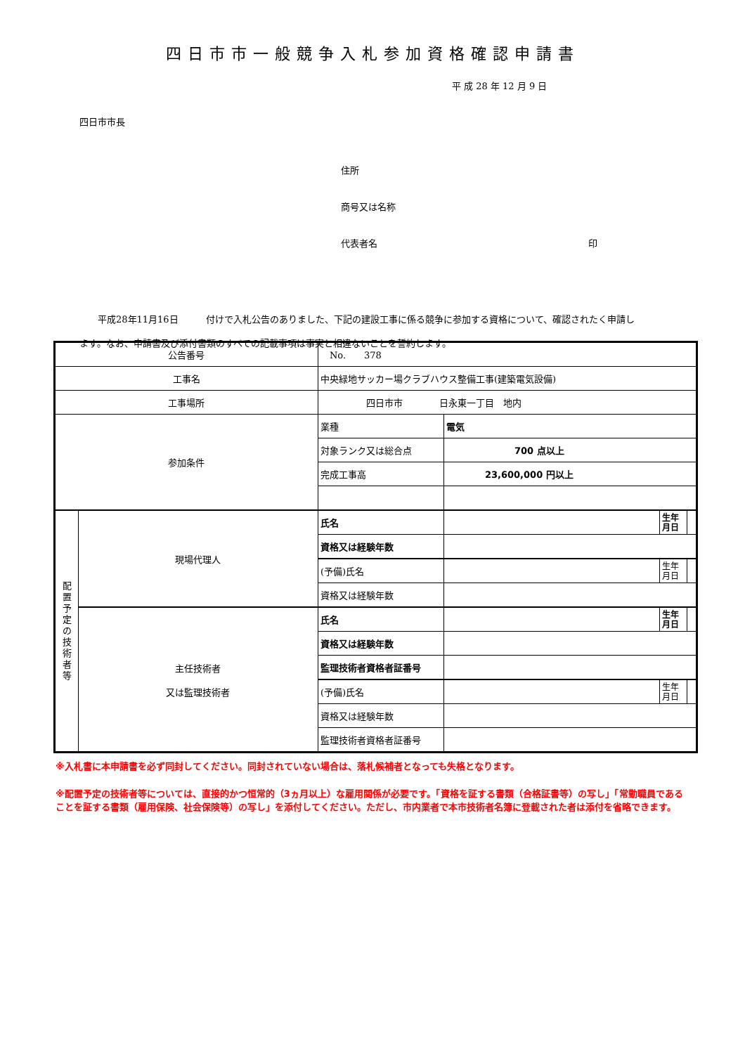四日市市一般競争入札参加資格確認申請書
平 成 28 年 12 月 9 日
四日市市長
住所
商号又は名称
代表者名 印
　　平成28年11月16日　　　付けで入札公告のありました、下記の建設工事に係る競争に参加する資格について、確認されたく申請します。なお、申請書及び添付書類のすべての記載事項は事実と相違ないことを誓約します。
| 公告番号 | | No. 378 | | | |
| 工事名 | | 中央緑地サッカー場クラブハウス整備工事(建築電気設備) | | | |
| 工事場所 | | 四日市市 日永東一丁目 地内 | | | |
| 参加条件 | | 業種 | 電気 | | |
| | | 対象ランク又は総合点 | 700 点以上 | | |
| | | 完成工事高 | 23,600,000 円以上 | | |
| 配 置 予 定 の 技 術 者 等 | 現場代理人 | 氏名 | | 生年 月日 | |
| | | 資格又は経験年数 | | | |
| | | (予備)氏名 | | 生年 月日 | |
| | | 資格又は経験年数 | | | |
| | 主任技術者 又は監理技術者 | 氏名 | | 生年 月日 | |
| | | 資格又は経験年数 | | | |
| | | 監理技術者資格者証番号 | | | |
| | | (予備)氏名 | | 生年 月日 | |
| | | 資格又は経験年数 | | | |
| | | 監理技術者資格者証番号 | | | |
※入札書に本申請書を必ず同封してください。同封されていない場合は、落札候補者となっても失格となります。
※配置予定の技術者等については、直接的かつ恒常的（3ヵ月以上）な雇用関係が必要です。「資格を証する書類（合格証書等）の写し」「常勤職員であることを証する書類（雇用保険、社会保険等）の写し」を添付してください。ただし、市内業者で本市技術者名簿に登載された者は添付を省略できます。